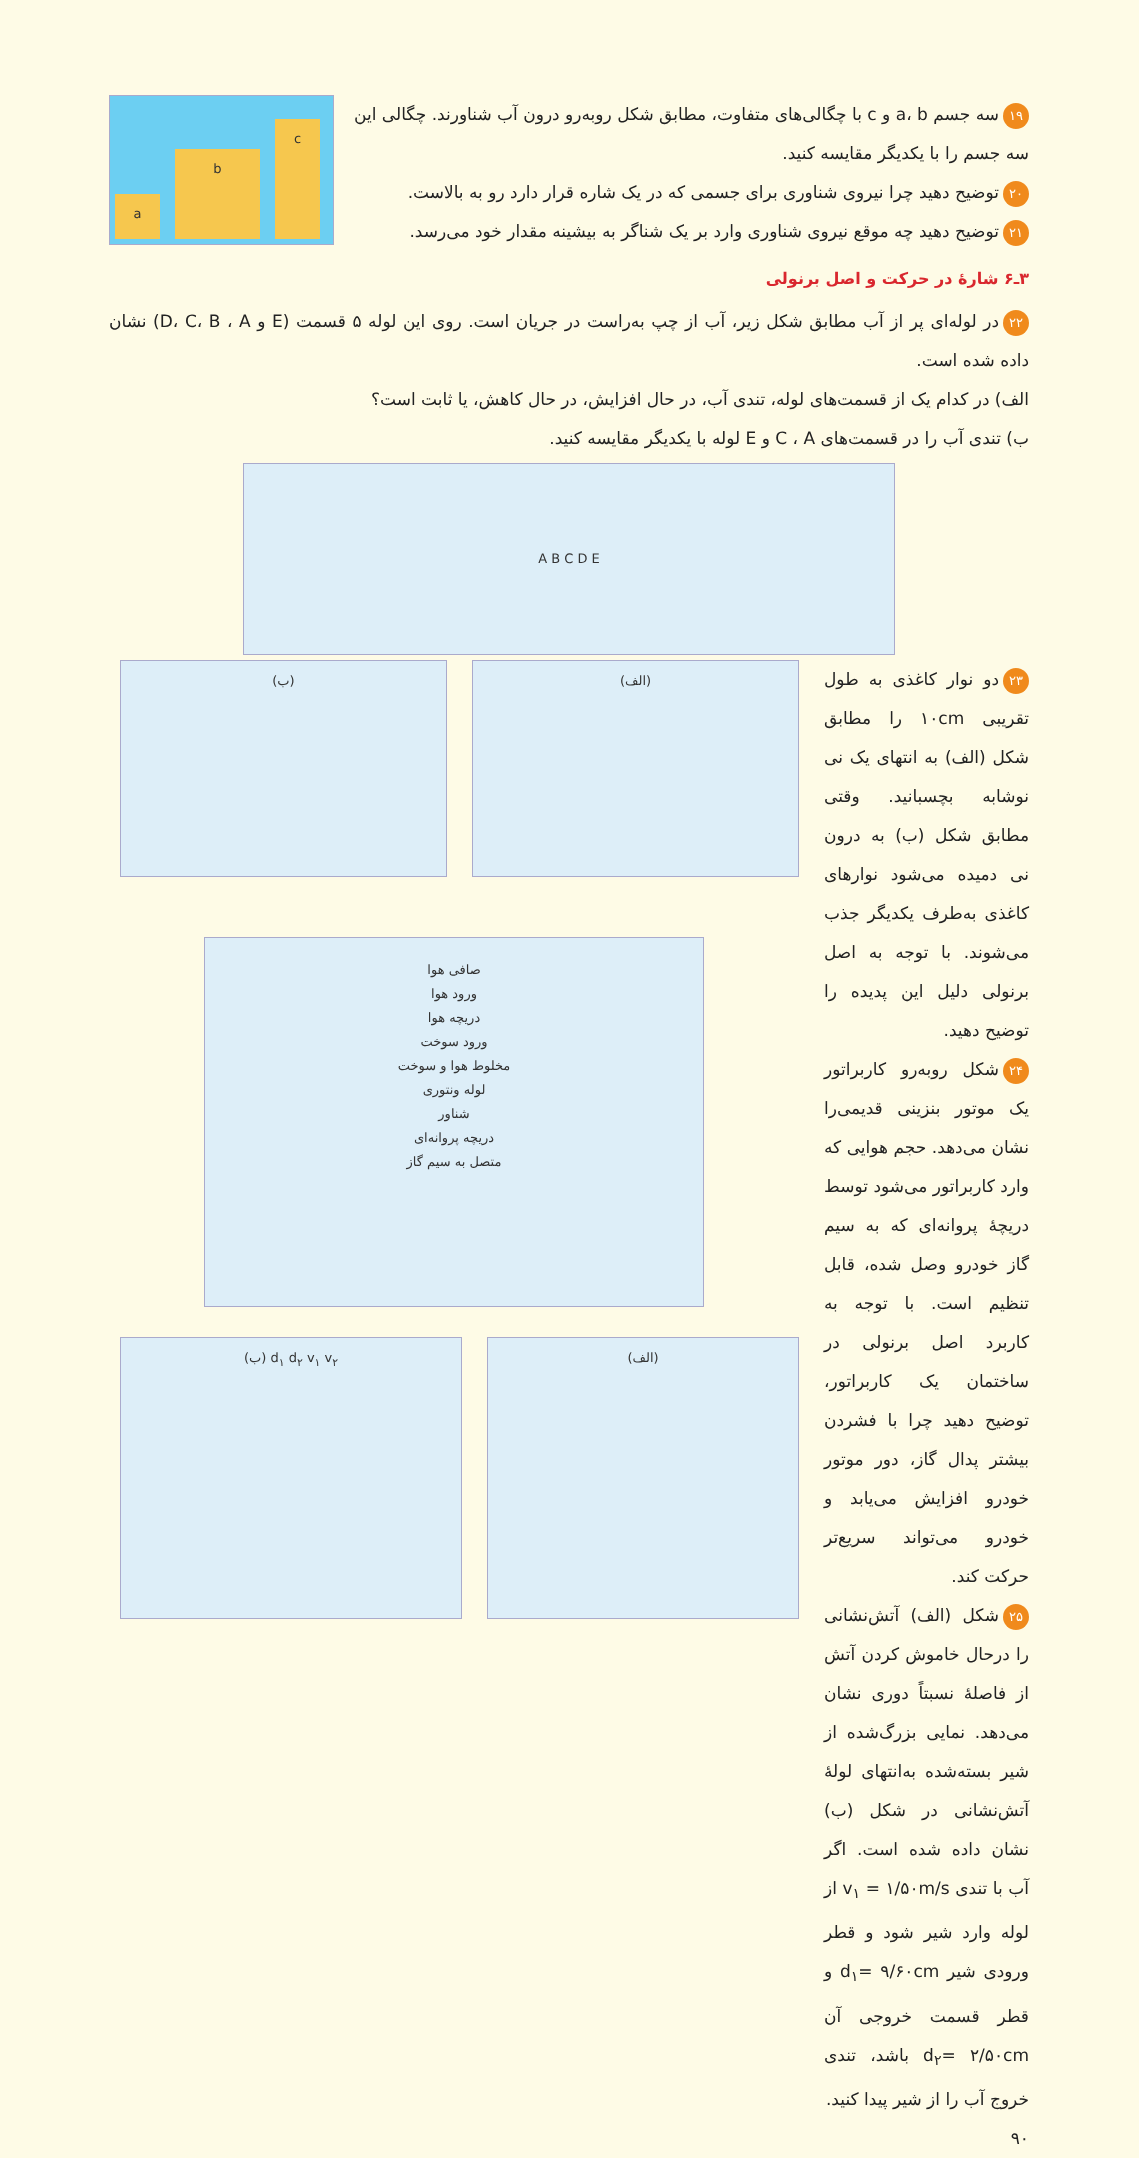۱۹ سه جسم a، b و c با چگالی‌های متفاوت، مطابق شکل روبه‌رو درون آب شناورند. چگالی این سه جسم را با یکدیگر مقایسه کنید.
۲۰ توضیح دهید چرا نیروی شناوری برای جسمی که در یک شاره قرار دارد رو به بالاست.
۲۱ توضیح دهید چه موقع نیروی شناوری وارد بر یک شناگر به بیشینه مقدار خود می‌رسد.
a b c
۳ـ۶ شارهٔ در حرکت و اصل برنولی
۲۲ در لوله‌ای پر از آب مطابق شکل زیر، آب از چپ به‌راست در جریان است. روی این لوله ۵ قسمت (E و D، C، B ، A) نشان داده شده است.
الف) در کدام یک از قسمت‌های لوله، تندی آب، در حال افزایش، در حال کاهش، یا ثابت است؟
ب) تندی آب را در قسمت‌های C ، A و E لوله با یکدیگر مقایسه کنید.
A B C D E
۲۳ دو نوار کاغذی به طول تقریبی ۱۰cm را مطابق شکل (الف) به انتهای یک نی نوشابه بچسبانید. وقتی مطابق شکل (ب) به درون نی دمیده می‌شود نوارهای کاغذی به‌طرف یکدیگر جذب می‌شوند. با توجه به اصل برنولی دلیل این پدیده را توضیح دهید.
۲۴ شکل روبه‌رو کاربراتور یک موتور بنزینی قدیمی‌را نشان می‌دهد. حجم هوایی که وارد کاربراتور می‌شود توسط دریچهٔ پروانه‌ای که به سیم گاز خودرو وصل شده، قابل تنظیم است. با توجه به کاربرد اصل برنولی در ساختمان یک کاربراتور، توضیح دهید چرا با فشردن بیشتر پدال گاز، دور موتور خودرو افزایش می‌یابد و خودرو می‌تواند سریع‌تر حرکت کند.
۲۵ شکل (الف) آتش‌نشانی را درحال خاموش کردن آتش از فاصلهٔ نسبتاً دوری نشان می‌دهد. نمایی بزرگ‌شده از شیر بسته‌شده به‌انتهای لولهٔ آتش‌نشانی در شکل (ب) نشان داده شده است. اگر آب با تندی v<sub>۱</sub> = ۱/۵۰m/s از لوله وارد شیر شود و قطر ورودی شیر d<sub>۱</sub>= ۹/۶۰cm و قطر قسمت خروجی آن d<sub>۲</sub>= ۲/۵۰cm باشد، تندی خروج آب را از شیر پیدا کنید.
(الف) (ب)
صافی هوا
ورود هوا
دریچه هوا
ورود سوخت
مخلوط هوا و سوخت
لوله ونتوری
شناور
دریچه پروانه‌ای
متصل به سیم گاز
(الف) d<sub>۱</sub> d<sub>۲</sub> v<sub>۱</sub> v<sub>۲</sub> (ب)
۹۰